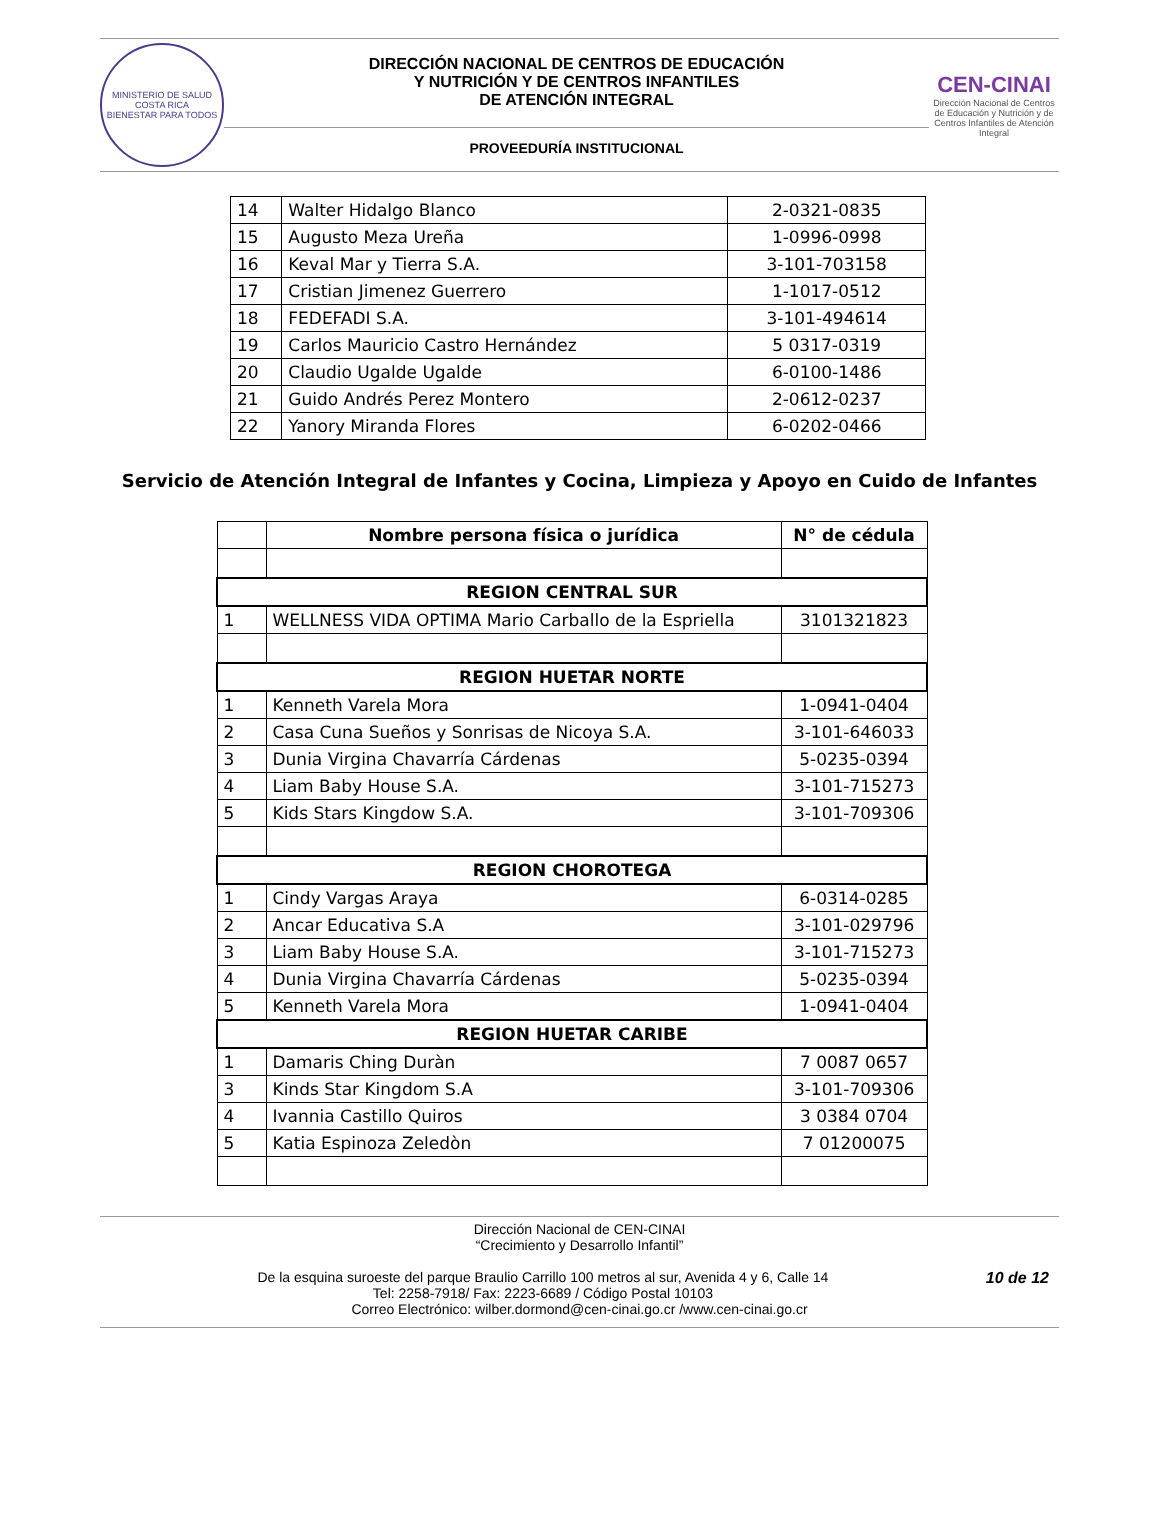MINISTERIO DE SALUD
COSTA RICA
BIENESTAR PARA TODOS
DIRECCIÓN NACIONAL DE CENTROS DE EDUCACIÓN
Y NUTRICIÓN Y DE CENTROS INFANTILES
DE ATENCIÓN INTEGRAL
PROVEEDURÍA INSTITUCIONAL
CEN-CINAI
Dirección Nacional de Centros de Educación y Nutrición y de Centros Infantiles de Atención Integral
| 14 | Walter Hidalgo Blanco | 2-0321-0835 |
| 15 | Augusto Meza Ureña | 1-0996-0998 |
| 16 | Keval Mar y Tierra S.A. | 3-101-703158 |
| 17 | Cristian Jimenez Guerrero | 1-1017-0512 |
| 18 | FEDEFADI S.A. | 3-101-494614 |
| 19 | Carlos Mauricio Castro Hernández | 5 0317-0319 |
| 20 | Claudio Ugalde Ugalde | 6-0100-1486 |
| 21 | Guido Andrés Perez Montero | 2-0612-0237 |
| 22 | Yanory Miranda Flores | 6-0202-0466 |
Servicio de Atención Integral de Infantes y Cocina, Limpieza y Apoyo en Cuido de Infantes
| | Nombre persona física o jurídica | N° de cédula |
| --- | --- | --- |
| REGION CENTRAL SUR | | |
| 1 | WELLNESS VIDA OPTIMA Mario Carballo de la Espriella | 3101321823 |
| REGION HUETAR NORTE | | |
| 1 | Kenneth Varela Mora | 1-0941-0404 |
| 2 | Casa Cuna Sueños y Sonrisas de Nicoya S.A. | 3-101-646033 |
| 3 | Dunia Virgina Chavarría Cárdenas | 5-0235-0394 |
| 4 | Liam Baby House S.A. | 3-101-715273 |
| 5 | Kids Stars Kingdow S.A. | 3-101-709306 |
| REGION CHOROTEGA | | |
| 1 | Cindy Vargas Araya | 6-0314-0285 |
| 2 | Ancar Educativa S.A | 3-101-029796 |
| 3 | Liam Baby House S.A. | 3-101-715273 |
| 4 | Dunia Virgina Chavarría Cárdenas | 5-0235-0394 |
| 5 | Kenneth Varela Mora | 1-0941-0404 |
| REGION HUETAR CARIBE | | |
| 1 | Damaris Ching Duràn | 7 0087 0657 |
| 3 | Kinds Star Kingdom S.A | 3-101-709306 |
| 4 | Ivannia Castillo Quiros | 3 0384 0704 |
| 5 | Katia Espinoza Zeledòn | 7 01200075 |
Dirección Nacional de CEN-CINAI
“Crecimiento y Desarrollo Infantil”
10 de 12 De la esquina suroeste del parque Braulio Carrillo 100 metros al sur, Avenida 4 y 6, Calle 14
Tel: 2258-7918/ Fax: 2223-6689 / Código Postal 10103
Correo Electrónico: wilber.dormond@cen-cinai.go.cr /www.cen-cinai.go.cr